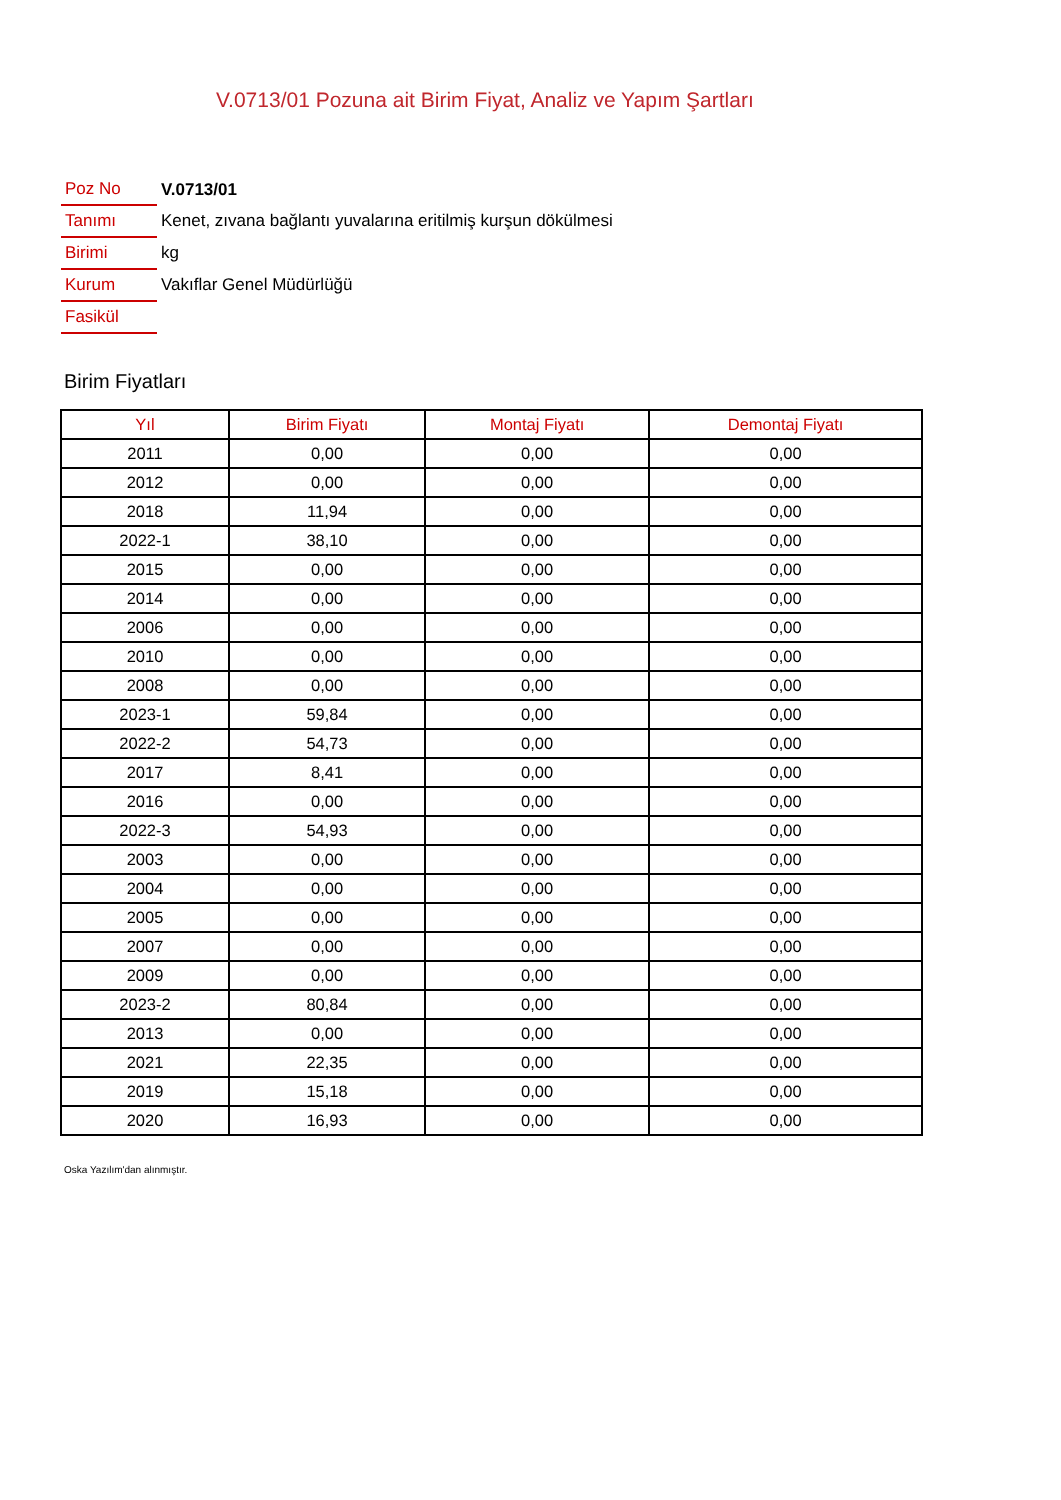V.0713/01 Pozuna ait Birim Fiyat, Analiz ve Yapım Şartları
| Poz No | V.0713/01 |
| Tanımı | Kenet, zıvana bağlantı yuvalarına eritilmiş kurşun dökülmesi |
| Birimi | kg |
| Kurum | Vakıflar Genel Müdürlüğü |
| Fasikül | |
Birim Fiyatları
| Yıl | Birim Fiyatı | Montaj Fiyatı | Demontaj Fiyatı |
| --- | --- | --- | --- |
| 2011 | 0,00 | 0,00 | 0,00 |
| 2012 | 0,00 | 0,00 | 0,00 |
| 2018 | 11,94 | 0,00 | 0,00 |
| 2022-1 | 38,10 | 0,00 | 0,00 |
| 2015 | 0,00 | 0,00 | 0,00 |
| 2014 | 0,00 | 0,00 | 0,00 |
| 2006 | 0,00 | 0,00 | 0,00 |
| 2010 | 0,00 | 0,00 | 0,00 |
| 2008 | 0,00 | 0,00 | 0,00 |
| 2023-1 | 59,84 | 0,00 | 0,00 |
| 2022-2 | 54,73 | 0,00 | 0,00 |
| 2017 | 8,41 | 0,00 | 0,00 |
| 2016 | 0,00 | 0,00 | 0,00 |
| 2022-3 | 54,93 | 0,00 | 0,00 |
| 2003 | 0,00 | 0,00 | 0,00 |
| 2004 | 0,00 | 0,00 | 0,00 |
| 2005 | 0,00 | 0,00 | 0,00 |
| 2007 | 0,00 | 0,00 | 0,00 |
| 2009 | 0,00 | 0,00 | 0,00 |
| 2023-2 | 80,84 | 0,00 | 0,00 |
| 2013 | 0,00 | 0,00 | 0,00 |
| 2021 | 22,35 | 0,00 | 0,00 |
| 2019 | 15,18 | 0,00 | 0,00 |
| 2020 | 16,93 | 0,00 | 0,00 |
Oska Yazılım'dan alınmıştır.